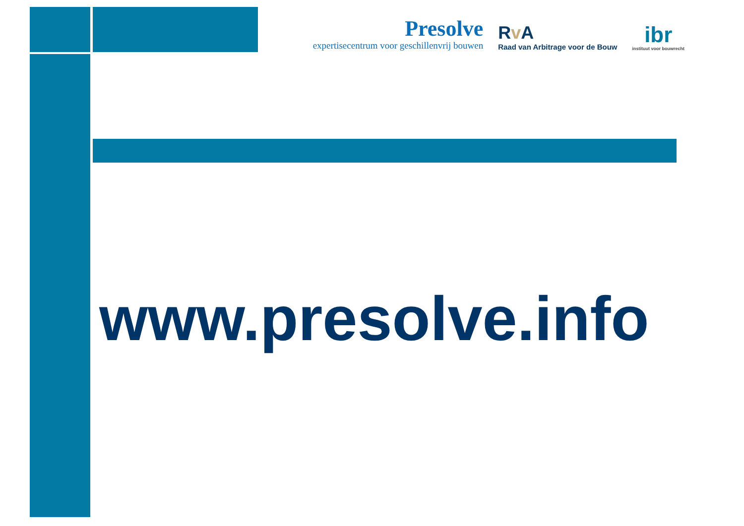Presolve
expertisecentrum voor geschillenvrij bouwen
Rv A
Raad van Arbitrage voor de Bouw
ibr
instituut voor bouwrecht
www.presolve.info